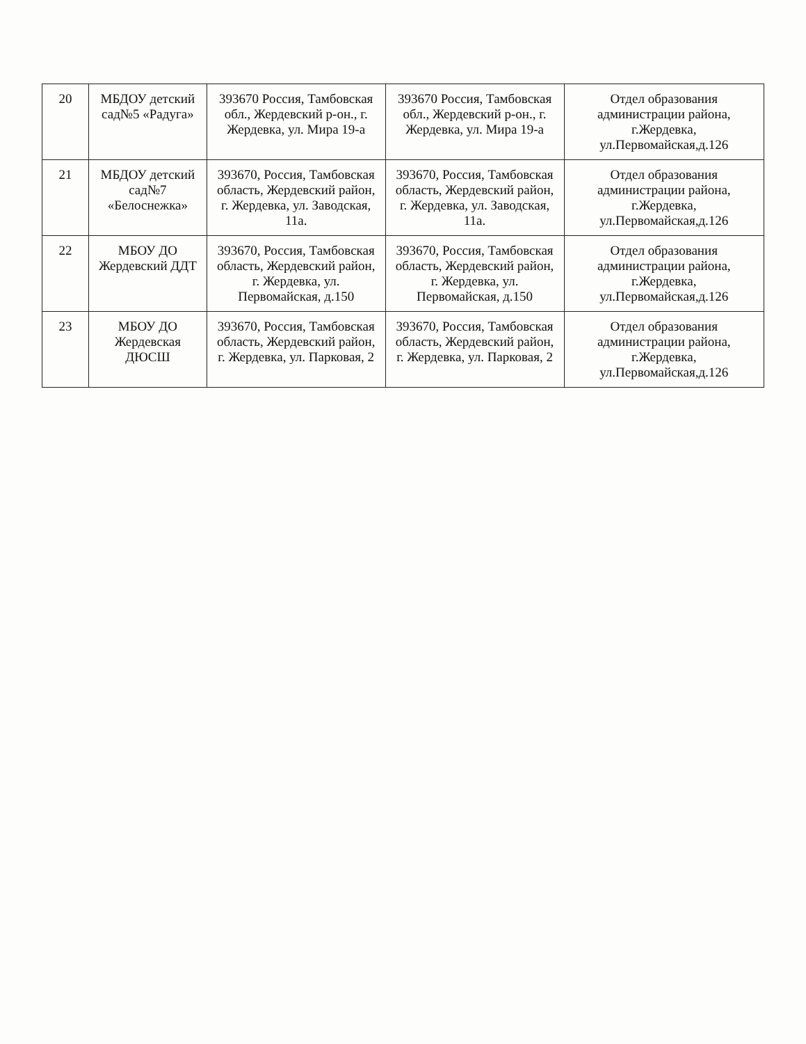| 20 | МБДОУ детский сад№5 «Радуга» | 393670 Россия, Тамбовская обл., Жердевский р-он., г. Жердевка, ул. Мира 19-а | 393670 Россия, Тамбовская обл., Жердевский р-он., г. Жердевка, ул. Мира 19-а | Отдел образования администрации района, г.Жердевка, ул.Первомайская,д.126 |
| 21 | МБДОУ детский сад№7 «Белоснежка» | 393670, Россия, Тамбовская область, Жердевский район, г. Жердевка, ул. Заводская, 11а. | 393670, Россия, Тамбовская область, Жердевский район, г. Жердевка, ул. Заводская, 11а. | Отдел образования администрации района, г.Жердевка, ул.Первомайская,д.126 |
| 22 | МБОУ ДО Жердевский ДДТ | 393670, Россия, Тамбовская область, Жердевский район, г. Жердевка, ул. Первомайская, д.150 | 393670, Россия, Тамбовская область, Жердевский район, г. Жердевка, ул. Первомайская, д.150 | Отдел образования администрации района, г.Жердевка, ул.Первомайская,д.126 |
| 23 | МБОУ ДО Жердевская ДЮСШ | 393670, Россия, Тамбовская область, Жердевский район, г. Жердевка, ул. Парковая, 2 | 393670, Россия, Тамбовская область, Жердевский район, г. Жердевка, ул. Парковая, 2 | Отдел образования администрации района, г.Жердевка, ул.Первомайская,д.126 |